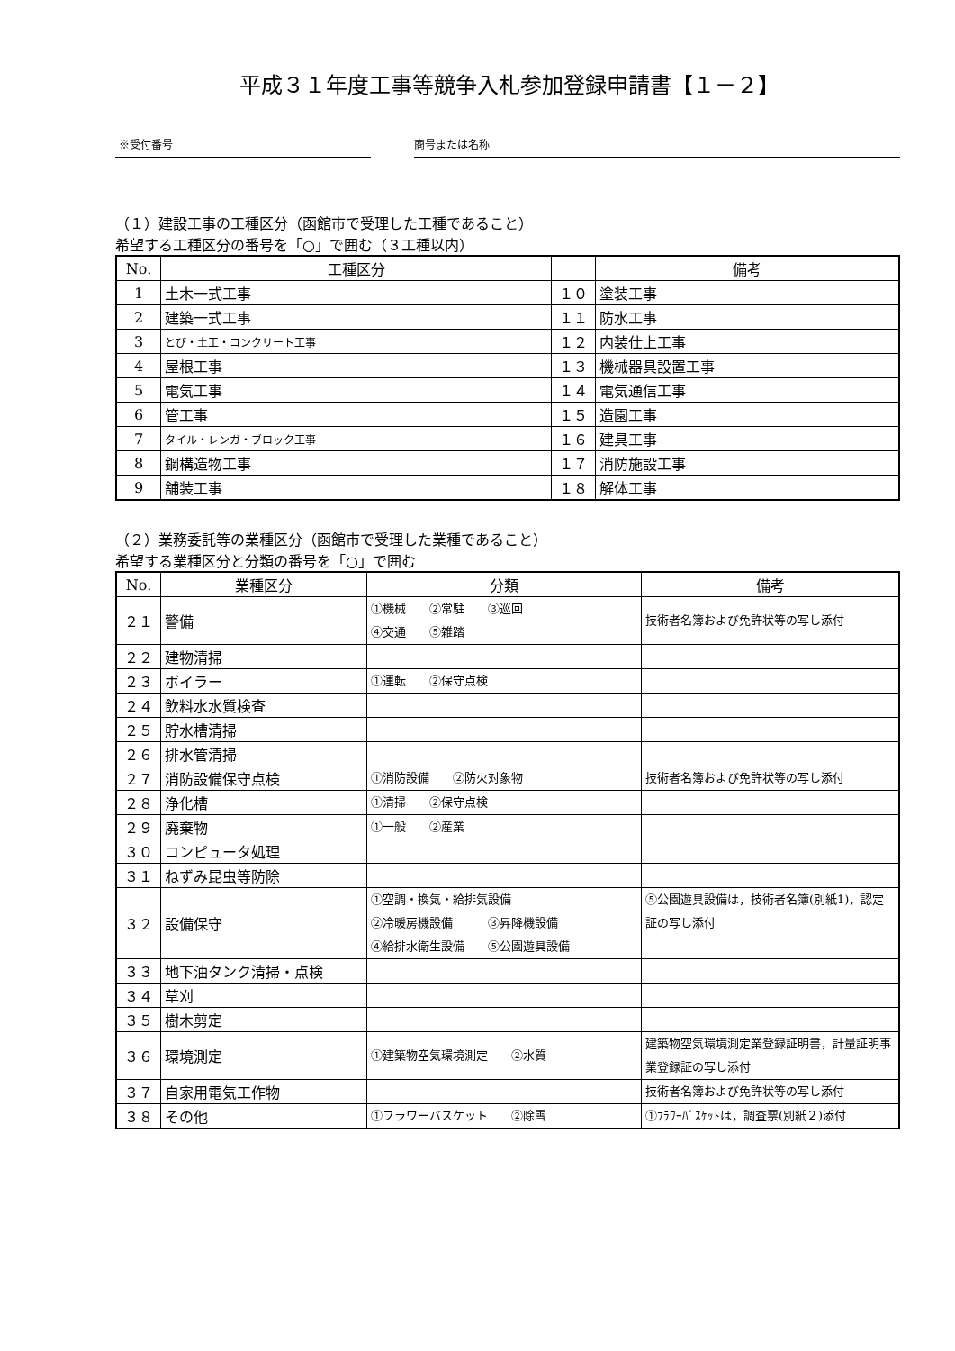平成３１年度工事等競争入札参加登録申請書【１－２】
※受付番号 商号または名称
（１）建設工事の工種区分（函館市で受理した工種であること）
希望する工種区分の番号を「○」で囲む（３工種以内）
| No. | 工種区分 | | 備考 |
| --- | --- | --- | --- |
| 1 | 土木一式工事 | １０ | 塗装工事 |
| 2 | 建築一式工事 | １１ | 防水工事 |
| 3 | とび・土工・コンクリート工事 | １２ | 内装仕上工事 |
| 4 | 屋根工事 | １３ | 機械器具設置工事 |
| 5 | 電気工事 | １４ | 電気通信工事 |
| 6 | 管工事 | １５ | 造園工事 |
| 7 | タイル・レンガ・ブロック工事 | １６ | 建具工事 |
| 8 | 鋼構造物工事 | １７ | 消防施設工事 |
| 9 | 舗装工事 | １８ | 解体工事 |
（２）業務委託等の業種区分（函館市で受理した業種であること）
希望する業種区分と分類の番号を「○」で囲む
| No. | 業種区分 | 分類 | 備考 |
| --- | --- | --- | --- |
| ２１ | 警備 | ①機械 ②常駐 ③巡回 ④交通 ⑤雑踏 | 技術者名簿および免許状等の写し添付 |
| ２２ | 建物清掃 | | |
| ２３ | ボイラー | ①運転 ②保守点検 | |
| ２４ | 飲料水水質検査 | | |
| ２５ | 貯水槽清掃 | | |
| ２６ | 排水管清掃 | | |
| ２７ | 消防設備保守点検 | ①消防設備 ②防火対象物 | 技術者名簿および免許状等の写し添付 |
| ２８ | 浄化槽 | ①清掃 ②保守点検 | |
| ２９ | 廃棄物 | ①一般 ②産業 | |
| ３０ | コンピュータ処理 | | |
| ３１ | ねずみ昆虫等防除 | | |
| ３２ | 設備保守 | ①空調・換気・給排気設備 ②冷暖房機設備 ③昇降機設備 ④給排水衛生設備 ⑤公園遊具設備 | ⑤公園遊具設備は，技術者名簿(別紙1)，認定証の写し添付 |
| ３３ | 地下油タンク清掃・点検 | | |
| ３４ | 草刈 | | |
| ３５ | 樹木剪定 | | |
| ３６ | 環境測定 | ①建築物空気環境測定 ②水質 | 建築物空気環境測定業登録証明書，計量証明事業登録証の写し添付 |
| ３７ | 自家用電気工作物 | | 技術者名簿および免許状等の写し添付 |
| ３８ | その他 | ①フラワーバスケット ②除雪 | ①ﾌﾗﾜｰﾊﾞｽｹｯﾄは，調査票(別紙２)添付 |